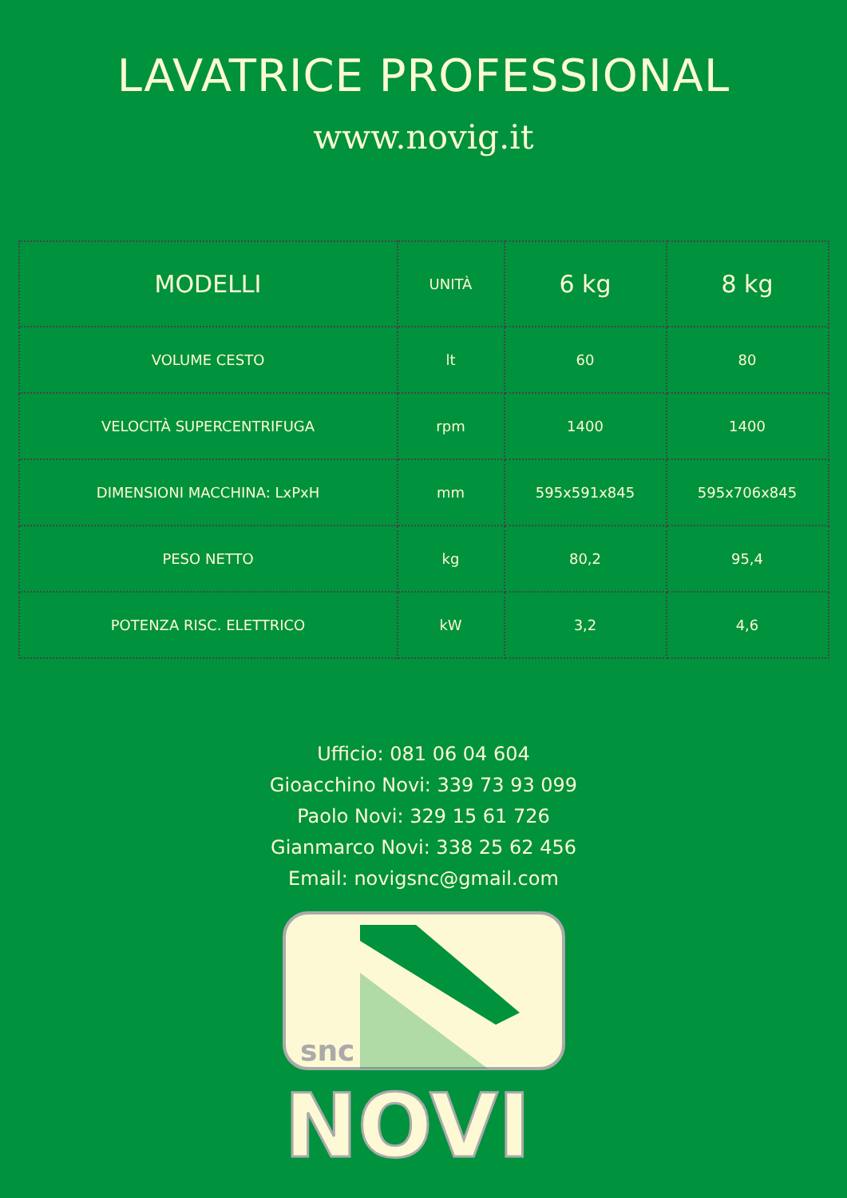LAVATRICE PROFESSIONAL
www.novig.it
| MODELLI | UNITÀ | 6 kg | 8 kg |
| --- | --- | --- | --- |
| VOLUME CESTO | lt | 60 | 80 |
| VELOCITÀ SUPERCENTRIFUGA | rpm | 1400 | 1400 |
| DIMENSIONI MACCHINA: LxPxH | mm | 595x591x845 | 595x706x845 |
| PESO NETTO | kg | 80,2 | 95,4 |
| POTENZA RISC. ELETTRICO | kW | 3,2 | 4,6 |
Ufficio: 081 06 04 604
Gioacchino Novi: 339 73 93 099
Paolo Novi: 329 15 61 726
Gianmarco Novi: 338 25 62 456
Email: novigsnc@gmail.com
snc
NOVI